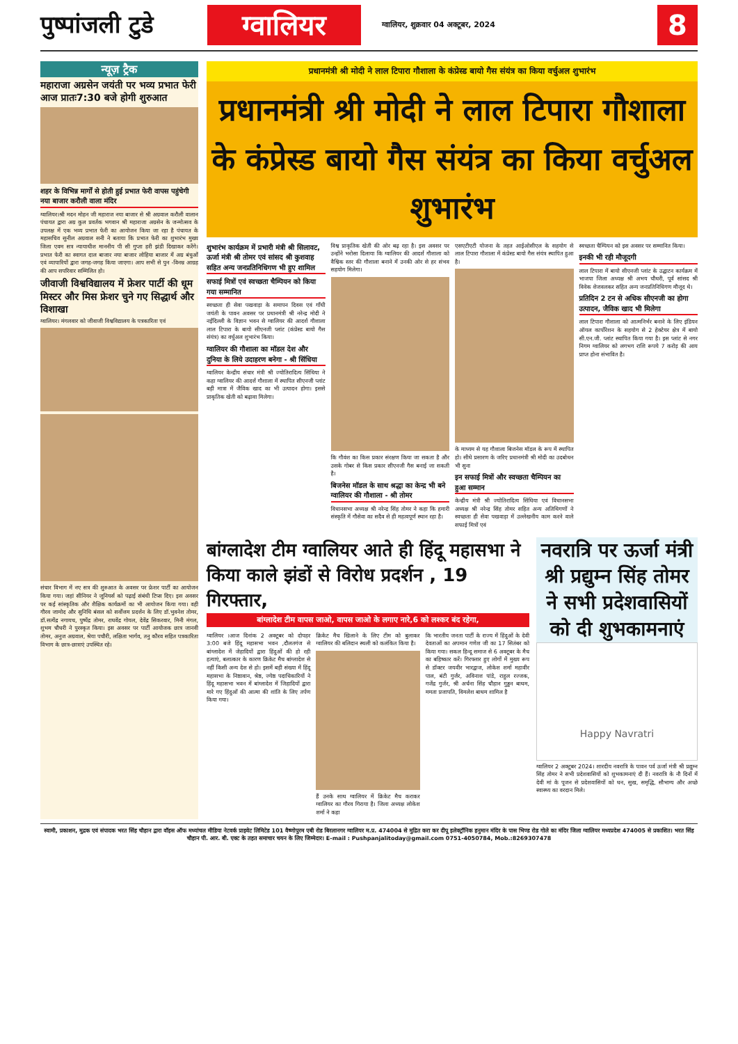पुष्पांजली टुडे
ग्वालियर
ग्वालियर, शुक्रवार 04 अक्टूबर, 2024
8
न्यूज़ ट्रैक
महाराजा अग्रसेन जयंती पर भव्य प्रभात फेरी आज प्रातः7:30 बजे होगी शुरुआत
शहर के विभिन्न मार्गों से होती हुई प्रभात फेरी वापस पहुंचेगी नया बाजार करौली वाला मंदिर
ग्वालियर।श्री मदन मोहन जी महाराज नया बाजार से श्री अग्रवाल करौली वालान पंचायत द्वारा अग्र कुल प्रवर्तक भगवान श्री महाराजा अग्रसेन के जन्मोत्सव के उपलक्ष में एक भव्य प्रभात फेरी का आयोजन किया जा रहा है पंचायत के महासचिव सुनील अग्रवाल सनी ने बताया कि प्रभात फेरी का शुभारंभ मुख्य जिला एवम सत्र न्यायाधीश माननीय पी सी गुप्ता हरी झंडी दिखाकर करेंगे। प्रभात फेरी का स्वागत दाल बाजार नया बाजार लोहिया बाजार में अग्र बंधुओं एवं व्यापारियों द्वारा जगह-जगह किया जाएगा। आप सभी से पुन -विनम्र आग्रह की आप सपरिवार सम्मिलित हो।
जीवाजी विश्वविद्यालय में फ्रेशर पार्टी की धूम मिस्टर और मिस फ्रेशर चुने गए सिद्धार्थ और विशाखा
ग्वालियर। मंगलवार को जीवाजी विश्वविद्यालय के पत्रकारिता एवं
संचार विभाग में नए सत्र की शुरुआत के अवसर पर फ्रेशर पार्टी का आयोजन किया गया। जहां सीनियर ने जूनियर्स को पढ़ाई संबंधी टिप्स दिए। इस अवसर पर कई सांस्कृतिक और शैक्षिक कार्यक्रमों का भी आयोजन किया गया। वही गौरव जामोद और सुनिधि बंसल को सर्वोत्तम प्रदर्शन के लिए डॉ.भुवनेश तोमर, डॉ.सत्येंद्र नगायच, पुष्पेंद्र तोमर, राघवेंद्र गोयल, देवेंद्र सिकरवार, मिनी मंगल, शुभम चौधरी ने पुरस्कृत किया। इस अवसर पर पार्टी आयोजक छात्र जानवी तोमर, अनुज अग्रवाल, श्रेया पचौरी, लक्षिता भार्गव, तनु कौरव सहित पत्रकारिता विभाग के छात्र-छात्राएं उपस्थित रहे।
प्रधानमंत्री श्री मोदी ने लाल टिपारा गौशाला के कंप्रेस्ड बायो गैस संयंत्र का किया वर्चुअल शुभारंभ
प्रधानमंत्री श्री मोदी ने लाल टिपारा गौशाला के कंप्रेस्ड बायो गैस संयंत्र का किया वर्चुअल शुभारंभ
शुभारंभ कार्यक्रम में प्रभारी मंत्री श्री सिलावट, ऊर्जा मंत्री श्री तोमर एवं सांसद श्री कुशवाह सहित अन्य जनप्रतिनिधिगण भी हुए शामिल
सफाई मित्रों एवं स्वच्छता चैम्पियन को किया गया सम्मानित
स्वच्छता ही सेवा पखवाड़ा के समापन दिवस एवं गाँधी जयंती के पावन अवसर पर प्रधानमंत्री श्री नरेन्द्र मोदी ने नईदिल्ली के विज्ञान भवन से ग्वालियर की आदर्श गौशाला लाल टिपारा के बायो सीएनजी प्लांट (कंप्रेस्ड बायो गैस संयंत्र) का वर्चुअल शुभारंभ किया।
ग्वालियर की गौशाला का मॉडल देश और दुनिया के लिये उदाहरण बनेगा - श्री सिंधिया
ग्वालियर केन्द्रीय संचार मंत्री श्री ज्योतिरादित्य सिंधिया ने कहा ग्वालियर की आदर्श गौशाला में स्थापित सीएनजी प्लांट बड़ी मात्रा में जैविक खाद का भी उत्पादन होगा। इससे प्राकृतिक खेती को बढ़ावा मिलेगा।
विश्व प्राकृतिक खेती की ओर बढ़ रहा है। इस अवसर पर उन्होंने भरोसा दिलाया कि ग्वालियर की आदर्श गौशाला को वैश्विक स्तर की गौशाला बनाने में उनकी ओर से हर संभव सहयोग मिलेगा।
कि गौवंश का किस प्रकार संरक्षण किया जा सकता है और उसके गोबर से किस प्रकार सीएनजी गैस बनाई जा सकती है।
बिजनेस मॉडल के साथ श्रद्धा का केन्द्र भी बने ग्वालियर की गौशाला - श्री तोमर
विधानसभा अध्यक्ष श्री नरेन्द्र सिंह तोमर ने कहा कि हमारी संस्कृति में गौसेवा का सदैव से ही महत्वपूर्ण स्थान रहा है।
एसएटीएटी योजना के तहत आईओसीएल के सहयोग से लाल टिपारा गौशाला में कंप्रेस्ड बायो गैस संयंत्र स्थापित हुआ है।
के माध्यम से यह गौशाला बिजनेस मॉडल के रूप में स्थापित हो। सीधे प्रसारण के जरिए प्रधानमंत्री श्री मोदी का उदबोधन भी सुना
इन सफाई मित्रों और स्वच्छता चैम्पियन का हुआ सम्मान
केन्द्रीय मंत्री श्री ज्योतिरादित्य सिंधिया एवं विधानसभा अध्यक्ष श्री नरेन्द्र सिंह तोमर सहित अन्य अतिथिगणों ने स्वच्छता ही सेवा पखवाड़ा में उल्लेखनीय काम करने वाले सफाई मित्रों एवं
स्वच्छता चैम्पियन को इस अवसर पर सम्मानित किया।
इनकी भी रही मौजूदगी
लाल टिपारा में बायो सीएनजी प्लांट के उद्घाटन कार्यक्रम में भाजपा जिला अध्यक्ष श्री अभय चौधरी, पूर्व सांसद श्री विवेक शेजवलकर सहित अन्य जनप्रतिनिधिगण मौजूद थे।
प्रतिदिन 2 टन से अधिक सीएनजी का होगा उत्पादन, जैविक खाद भी मिलेगा
लाल टिपारा गौशाला को आत्मनिर्भर बनाने के लिए इंडियन ऑयल कार्पोरेशन के सहयोग से 2 हेक्टेयर क्षेत्र में बायो सी.एन.जी. प्लांट स्थापित किया गया है। इस प्लांट से नगर निगम ग्वालियर को लगभग राशि रूपये 7 करोड़ की आय प्राप्त होना संभावित है।
बांग्लादेश टीम ग्वालियर आते ही हिंदू महासभा ने किया काले झंडों से विरोध प्रदर्शन , 19 गिरफ्तार,
बांग्लादेश टीम वापस जाओ, वापस जाओ के लगाए नारे,6 को लश्कर बंद रहेगा,
ग्वालियर ।आज दिनांक 2 अक्टूबर को दोपहर 3:00 बजे हिंदू महासभा भवन ,दौलतगंज से बांग्लादेश में जेहादियों द्वारा हिंदुओं की हो रही हत्याएं, बलात्कार के कारण क्रिकेट मैच बांग्लादेश से नहीं किसी अन्य देश से हो। इसमें बड़ी संख्या में हिंदू महासभा के निष्ठावान, श्रेष्ठ, ज्येष्ठ पदाधिकारियों ने हिंदू महासभा भवन में बांग्लादेश में जिहादियों द्वारा मारे गए हिंदुओं की आत्मा की शांति के लिए तर्पण किया गया।
क्रिकेट मैच खिलाने के लिए टीम को बुलाकर ग्वालियर की बलिदान स्थली को कलंकित किया है।
हैं उनके साथ ग्वालियर में क्रिकेट मैच कराकर ग्वालियर का गौरव गिराया है। जिला अध्यक्ष लोकेश शर्मा ने कहा
कि भारतीय जनता पार्टी के राज्य में हिंदुओं के देवी देवताओं का अपमान गणेश जी का 17 सितंबर को किया गया। सकल हिन्दू समाज से 6 अक्टूबर के मैच का बहिष्कार करें। गिरफ्तार हुए लोगों में मुख्य रूप से डॉक्टर जयवीर भारद्वाज, लोकेश शर्मा महावीर पाल, बंटी गुर्जर, अविनाश पांडे, राहुल रज्जक, गजेंद्र गुर्जर, श्री अर्चना सिंह चौहान गुड्डन बाथम, ममता प्रजापति, विमलेश बाथम शामिल है
नवरात्रि पर ऊर्जा मंत्री श्री प्रद्युम्न सिंह तोमर ने सभी प्रदेशवासियों को दी शुभकामनाएं
Happy Navratri
ग्वालियर 2 अक्टूबर 2024। शारदीय नवरात्रि के पावन पर्व ऊर्जा मंत्री श्री प्रद्युम्न सिंह तोमर ने सभी प्रदेशवासियों को शुभकामनाएं दी हैं। नवरात्रि के नौ दिनों में देवी मां के पूजन से प्रदेशवासियों को धन, सुख, समृद्धि, सौभाग्य और अच्छे स्वास्थ्य का वरदान मिले।
स्वामी, प्रकाशन, मुद्रक एवं संपादक भरत सिंह चौहान द्वारा वॉइस ऑफ मध्यांचल मीडिया नेटवर्क प्राइवेट लिमिटेड 101 वैष्णोपुरम एबी रोड बिरलानगर ग्वालियर म.प्र. 474004 से मुद्रित करा कर दीपू इलेक्ट्रॉनिक हनुमान मंदिर के पास भिण्ड रोड गोले का मंदिर जिला ग्वालियर मध्यप्रदेश 474005 से प्रकाशित। भरत सिंह चौहान पी. आर. बी. एक्ट के तहत समाचार चयन के लिए जिम्मेदार। E-mail : Pushpanjalitoday@gmail.com 0751-4050784, Mob.:8269307478